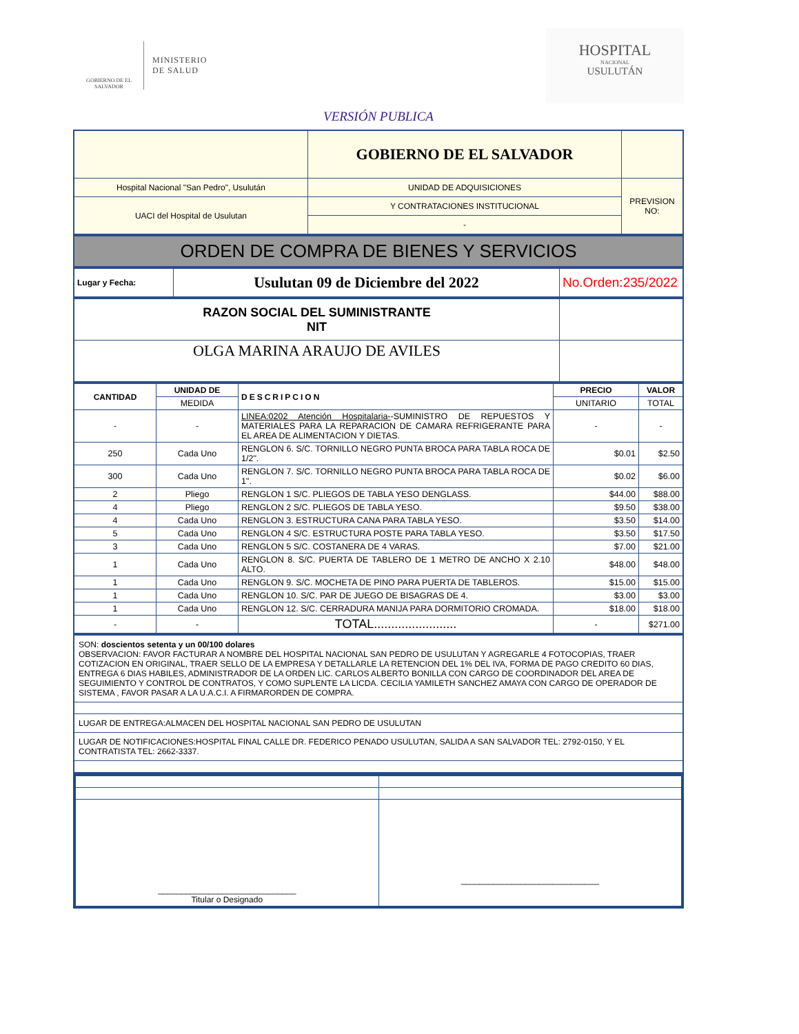GOBIERNO DE EL SALVADOR
MINISTERIO
DE SALUD
HOSPITAL
NACIONAL
USULUTÁN
VERSIÓN PUBLICA
| | GOBIERNO DE EL SALVADOR | |
| Hospital Nacional "San Pedro", Usulután | UNIDAD DE ADQUISICIONES | PREVISION NO: |
| UACI del Hospital de Usulutan | Y CONTRATACIONES INSTITUCIONAL | |
| | - | |
ORDEN DE COMPRA DE BIENES Y SERVICIOS
| Lugar y Fecha: | Usulutan 09 de Diciembre del 2022 | No.Orden:235/2022 |
| RAZON SOCIAL DEL SUMINISTRANTE NIT | |
| OLGA MARINA ARAUJO DE AVILES | |
| CANTIDAD | UNIDAD DE | DESCRIPCION | PRECIO | VALOR |
| --- | --- | --- | --- | --- |
| | MEDIDA | | UNITARIO | TOTAL |
| - | - | LINEA:0202 Atención Hospitalaria- -SUMINISTRO DE REPUESTOS Y MATERIALES PARA LA REPARACION DE CAMARA REFRIGERANTE PARA EL AREA DE ALIMENTACION Y DIETAS. | - | - |
| 250 | Cada Uno | RENGLON 6. S/C. TORNILLO NEGRO PUNTA BROCA PARA TABLA ROCA DE 1/2". | $0.01 | $2.50 |
| 300 | Cada Uno | RENGLON 7. S/C. TORNILLO NEGRO PUNTA BROCA PARA TABLA ROCA DE 1". | $0.02 | $6.00 |
| 2 | Pliego | RENGLON 1 S/C. PLIEGOS DE TABLA YESO DENGLASS. | $44.00 | $88.00 |
| 4 | Pliego | RENGLON 2 S/C. PLIEGOS DE TABLA YESO. | $9.50 | $38.00 |
| 4 | Cada Uno | RENGLON 3. ESTRUCTURA CANA PARA TABLA YESO. | $3.50 | $14.00 |
| 5 | Cada Uno | RENGLON 4 S/C. ESTRUCTURA POSTE PARA TABLA YESO. | $3.50 | $17.50 |
| 3 | Cada Uno | RENGLON 5 S/C. COSTANERA DE 4 VARAS. | $7.00 | $21.00 |
| 1 | Cada Uno | RENGLON 8. S/C. PUERTA DE TABLERO DE 1 METRO DE ANCHO X 2.10 ALTO. | $48.00 | $48.00 |
| 1 | Cada Uno | RENGLON 9. S/C. MOCHETA DE PINO PARA PUERTA DE TABLEROS. | $15.00 | $15.00 |
| 1 | Cada Uno | RENGLON 10. S/C. PAR DE JUEGO DE BISAGRAS DE 4. | $3.00 | $3.00 |
| 1 | Cada Uno | RENGLON 12. S/C. CERRADURA MANIJA PARA DORMITORIO CROMADA. | $18.00 | $18.00 |
| - | - | TOTAL........................ | - | $271.00 |
| SON: doscientos setenta y un 00/100 dolares OBSERVACION: FAVOR FACTURAR A NOMBRE DEL HOSPITAL NACIONAL SAN PEDRO DE USULUTAN Y AGREGARLE 4 FOTOCOPIAS, TRAER COTIZACION EN ORIGINAL, TRAER SELLO DE LA EMPRESA Y DETALLARLE LA RETENCION DEL 1% DEL IVA, FORMA DE PAGO CREDITO 60 DIAS, ENTREGA 6 DIAS HABILES, ADMINISTRADOR DE LA ORDEN LIC. CARLOS ALBERTO BONILLA CON CARGO DE COORDINADOR DEL AREA DE SEGUIMIENTO Y CONTROL DE CONTRATOS, Y COMO SUPLENTE LA LICDA. CECILIA YAMILETH SANCHEZ AMAYA CON CARGO DE OPERADOR DE SISTEMA , FAVOR PASAR A LA U.A.C.I. A FIRMARORDEN DE COMPRA. |
| LUGAR DE ENTREGA:ALMACEN DEL HOSPITAL NACIONAL SAN PEDRO DE USULUTAN |
| LUGAR DE NOTIFICACIONES:HOSPITAL FINAL CALLE DR. FEDERICO PENADO USULUTAN, SALIDA A SAN SALVADOR TEL: 2792-0150, Y EL CONTRATISTA TEL: 2662-3337. |
| ______________________________ Titular o Designado | ______________________________ |